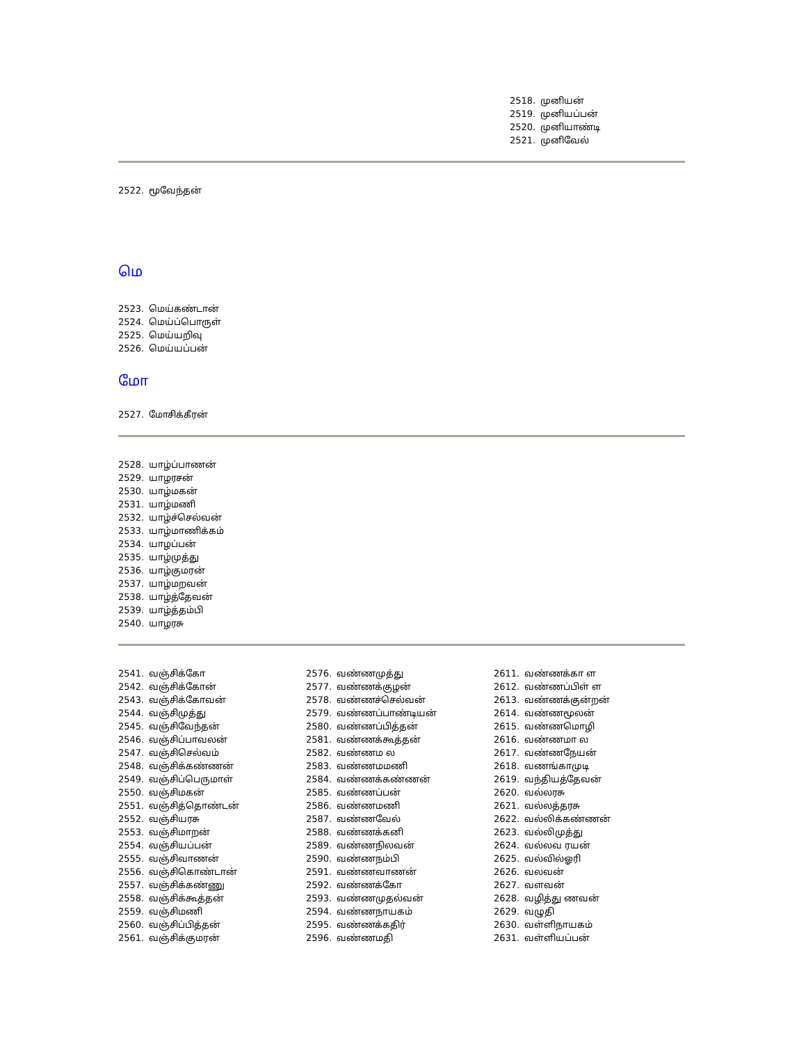2518. முனியன்
2519. முனியப்பன்
2520. முனியாண்டி
2521. முனிவேல்
2522. மூவேந்தன்
மெ
2523. மெய்கண்டான்
2524. மெய்ப்பொருள்
2525. மெய்யறிவு
2526. மெய்யப்பன்
மோ
2527. மோசிக்கீரன்
2528. யாழ்ப்பாணன்
2529. யாழரசன்
2530. யாழ்மகன்
2531. யாழ்மணி
2532. யாழ்ச்செல்வன்
2533. யாழ்மாணிக்கம்
2534. யாழப்பன்
2535. யாழ்முத்து
2536. யாழ்குமரன்
2537. யாழ்மறவன்
2538. யாழ்த்தேவன்
2539. யாழ்த்தம்பி
2540. யாழரசு
2541. வஞ்சிக்கோ
2542. வஞ்சிக்கோன்
2543. வஞ்சிக்கோவன்
2544. வஞ்சிமுத்து
2545. வஞ்சிவேந்தன்
2546. வஞ்சிப்பாவலன்
2547. வஞ்சிசெல்வம்
2548. வஞ்சிக்கண்ணன்
2549. வஞ்சிப்பெருமாள்
2550. வஞ்சிமகன்
2551. வஞ்சித்தொண்டன்
2552. வஞ்சியரசு
2553. வஞ்சிமாறன்
2554. வஞ்சியப்பன்
2555. வஞ்சிவாணன்
2556. வஞ்சிகொண்டான்
2557. வஞ்சிக்கண்ணு
2558. வஞ்சிக்கூத்தன்
2559. வஞ்சிமணி
2560. வஞ்சிப்பித்தன்
2561. வஞ்சிக்குமரன்
2576. வண்ணமுத்து
2577. வண்ணக்குழன்
2578. வண்ணச்செல்வன்
2579. வண்ணப்பாண்டியன்
2580. வண்ணப்பித்தன்
2581. வண்ணக்கூத்தன்
2582. வண்ணம ல
2583. வண்ணமமணி
2584. வண்ணக்கண்ணன்
2585. வண்ணப்பன்
2586. வண்ணமணி
2587. வண்ணவேல்
2588. வண்ணக்கனி
2589. வண்ணநிலவன்
2590. வண்ணநம்பி
2591. வண்ணவாணன்
2592. வண்ணக்கோ
2593. வண்ணமுதல்வன்
2594. வண்ணநாயகம்
2595. வண்ணக்கதிர்
2596. வண்ணமதி
2611. வண்ணக்கா ள
2612. வண்ணப்பிள் ள
2613. வண்ணக்குன்றன்
2614. வண்ணமூலன்
2615. வண்ணமொழி
2616. வண்ணமா ல
2617. வண்ணநேயன்
2618. வணங்காமுடி
2619. வந்தியத்தேவன்
2620. வல்லரசு
2621. வல்லத்தரசு
2622. வல்லிக்கண்ணன்
2623. வல்லிமுத்து
2624. வல்லவ ரயன்
2625. வல்வில்ஓரி
2626. வலவன்
2627. வளவன்
2628. வழித்து ணவன்
2629. வழுதி
2630. வள்ளிநாயகம்
2631. வள்ளியப்பன்